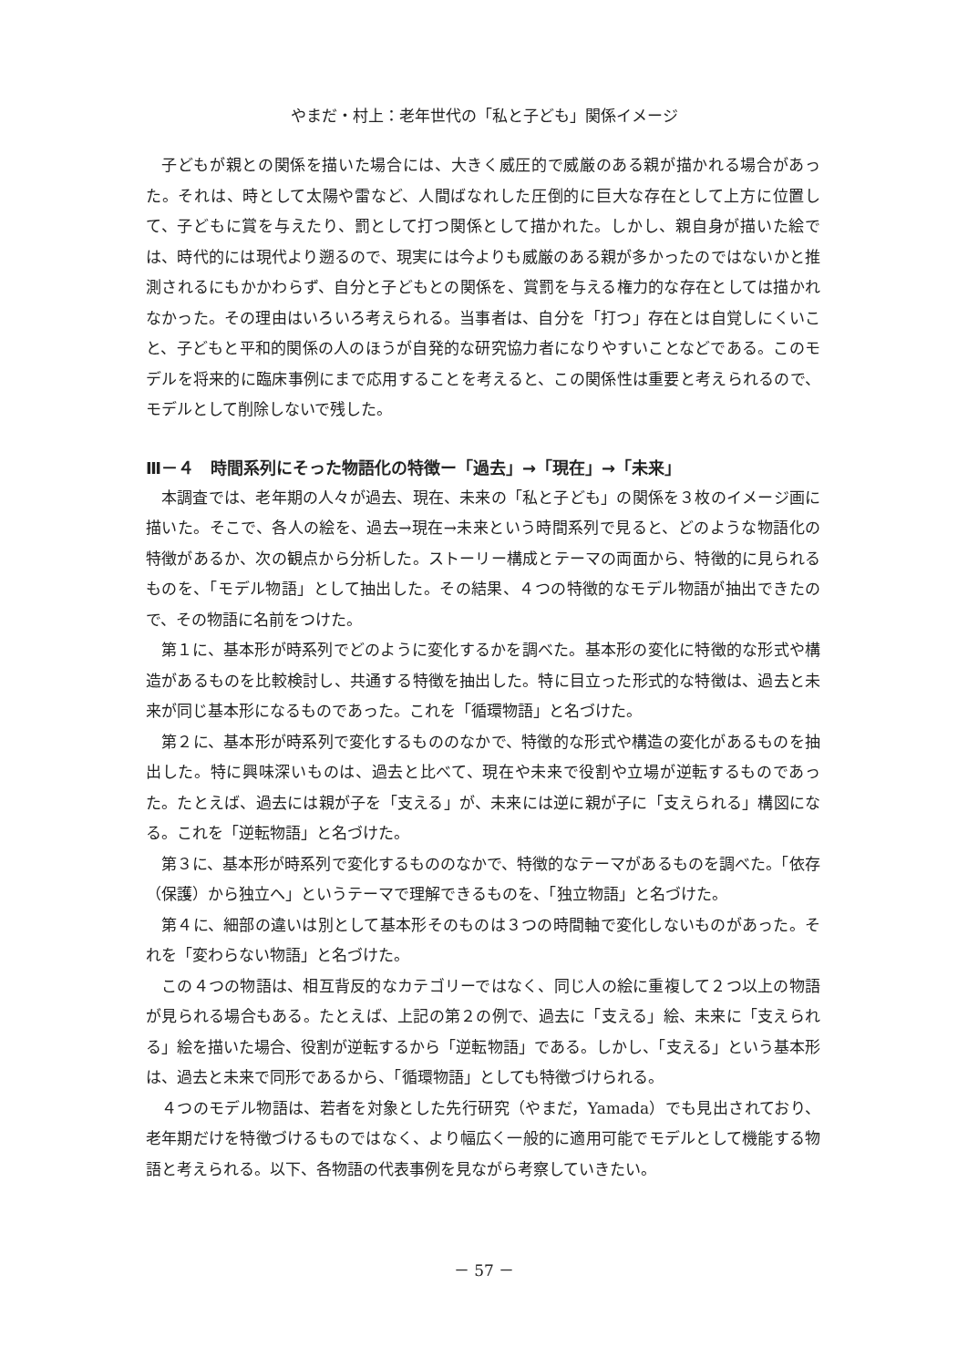やまだ・村上：老年世代の「私と子ども」関係イメージ
子どもが親との関係を描いた場合には、大きく威圧的で威厳のある親が描かれる場合があった。それは、時として太陽や雷など、人間ばなれした圧倒的に巨大な存在として上方に位置して、子どもに賞を与えたり、罰として打つ関係として描かれた。しかし、親自身が描いた絵では、時代的には現代より遡るので、現実には今よりも威厳のある親が多かったのではないかと推測されるにもかかわらず、自分と子どもとの関係を、賞罰を与える権力的な存在としては描かれなかった。その理由はいろいろ考えられる。当事者は、自分を「打つ」存在とは自覚しにくいこと、子どもと平和的関係の人のほうが自発的な研究協力者になりやすいことなどである。このモデルを将来的に臨床事例にまで応用することを考えると、この関係性は重要と考えられるので、モデルとして削除しないで残した。
Ⅲ－４　時間系列にそった物語化の特徴ー「過去」→「現在」→「未来」
本調査では、老年期の人々が過去、現在、未来の「私と子ども」の関係を３枚のイメージ画に描いた。そこで、各人の絵を、過去→現在→未来という時間系列で見ると、どのような物語化の特徴があるか、次の観点から分析した。ストーリー構成とテーマの両面から、特徴的に見られるものを、「モデル物語」として抽出した。その結果、４つの特徴的なモデル物語が抽出できたので、その物語に名前をつけた。
第１に、基本形が時系列でどのように変化するかを調べた。基本形の変化に特徴的な形式や構造があるものを比較検討し、共通する特徴を抽出した。特に目立った形式的な特徴は、過去と未来が同じ基本形になるものであった。これを「循環物語」と名づけた。
第２に、基本形が時系列で変化するもののなかで、特徴的な形式や構造の変化があるものを抽出した。特に興味深いものは、過去と比べて、現在や未来で役割や立場が逆転するものであった。たとえば、過去には親が子を「支える」が、未来には逆に親が子に「支えられる」構図になる。これを「逆転物語」と名づけた。
第３に、基本形が時系列で変化するもののなかで、特徴的なテーマがあるものを調べた。「依存（保護）から独立へ」というテーマで理解できるものを、「独立物語」と名づけた。
第４に、細部の違いは別として基本形そのものは３つの時間軸で変化しないものがあった。それを「変わらない物語」と名づけた。
この４つの物語は、相互背反的なカテゴリーではなく、同じ人の絵に重複して２つ以上の物語が見られる場合もある。たとえば、上記の第２の例で、過去に「支える」絵、未来に「支えられる」絵を描いた場合、役割が逆転するから「逆転物語」である。しかし、「支える」という基本形は、過去と未来で同形であるから、「循環物語」としても特徴づけられる。
４つのモデル物語は、若者を対象とした先行研究（やまだ，Yamada）でも見出されており、老年期だけを特徴づけるものではなく、より幅広く一般的に適用可能でモデルとして機能する物語と考えられる。以下、各物語の代表事例を見ながら考察していきたい。
－ 57 －